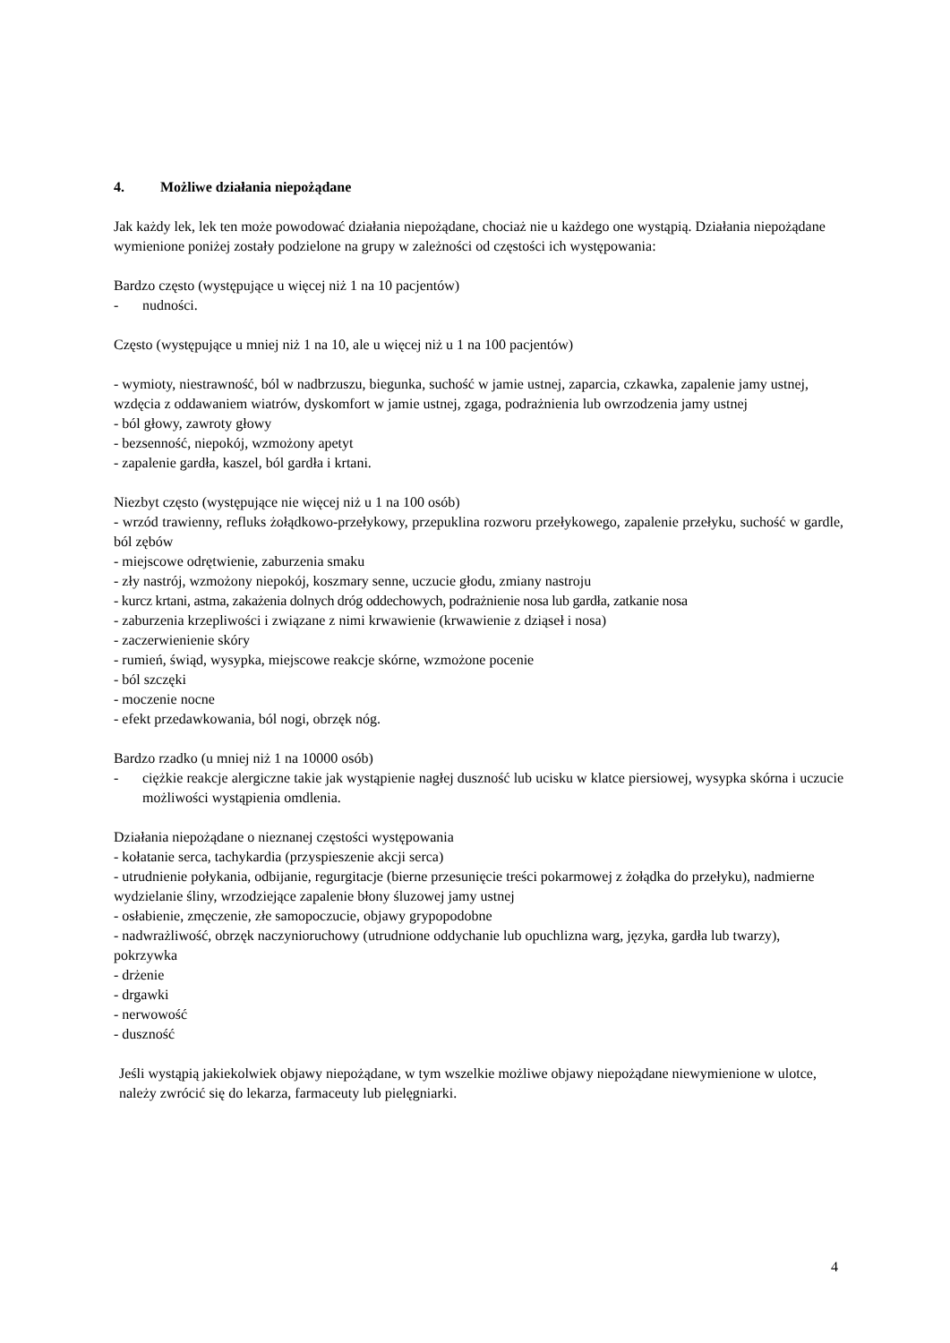4. Możliwe działania niepożądane
Jak każdy lek, lek ten może powodować działania niepożądane, chociaż nie u każdego one wystąpią. Działania niepożądane wymienione poniżej zostały podzielone na grupy w zależności od częstości ich występowania:
Bardzo często (występujące u więcej niż 1 na 10 pacjentów)
- nudności.
Często (występujące u mniej niż 1 na 10, ale u więcej niż u 1 na 100 pacjentów)
- wymioty, niestrawność, ból w nadbrzuszu, biegunka, suchość w jamie ustnej, zaparcia, czkawka, zapalenie jamy ustnej, wzdęcia z oddawaniem wiatrów, dyskomfort w jamie ustnej, zgaga, podrażnienia lub owrzodzenia jamy ustnej
- ból głowy, zawroty głowy
- bezsenność, niepokój, wzmożony apetyt
- zapalenie gardła, kaszel, ból gardła i krtani.
Niezbyt często (występujące nie więcej niż u 1 na 100 osób)
- wrzód trawienny, refluks żołądkowo-przełykowy, przepuklina rozworu przełykowego, zapalenie przełyku, suchość w gardle, ból zębów
- miejscowe odrętwienie, zaburzenia smaku
- zły nastrój, wzmożony niepokój, koszmary senne, uczucie głodu, zmiany nastroju
- kurcz krtani, astma, zakażenia dolnych dróg oddechowych, podrażnienie nosa lub gardła, zatkanie nosa
- zaburzenia krzepliwości i związane z nimi krwawienie (krwawienie z dziąseł i nosa)
- zaczerwienienie skóry
- rumień, świąd, wysypka, miejscowe reakcje skórne, wzmożone pocenie
- ból szczęki
- moczenie nocne
- efekt przedawkowania, ból nogi, obrzęk nóg.
Bardzo rzadko (u mniej niż 1 na 10000 osób)
- ciężkie reakcje alergiczne takie jak wystąpienie nagłej duszność lub ucisku w klatce piersiowej, wysypka skórna i uczucie możliwości wystąpienia omdlenia.
Działania niepożądane o nieznanej częstości występowania
- kołatanie serca, tachykardia (przyspieszenie akcji serca)
- utrudnienie połykania, odbijanie, regurgitacje (bierne przesunięcie treści pokarmowej z żołądka do przełyku), nadmierne wydzielanie śliny, wrzodziejące zapalenie błony śluzowej jamy ustnej
- osłabienie, zmęczenie, złe samopoczucie, objawy grypopodobne
- nadwrażliwość, obrzęk naczynioruchowy (utrudnione oddychanie lub opuchlizna warg, języka, gardła lub twarzy), pokrzywka
- drżenie
- drgawki
- nerwowość
- duszność
Jeśli wystąpią jakiekolwiek objawy niepożądane, w tym wszelkie możliwe objawy niepożądane niewymienione w ulotce, należy zwrócić się do lekarza, farmaceuty lub pielęgniarki.
4